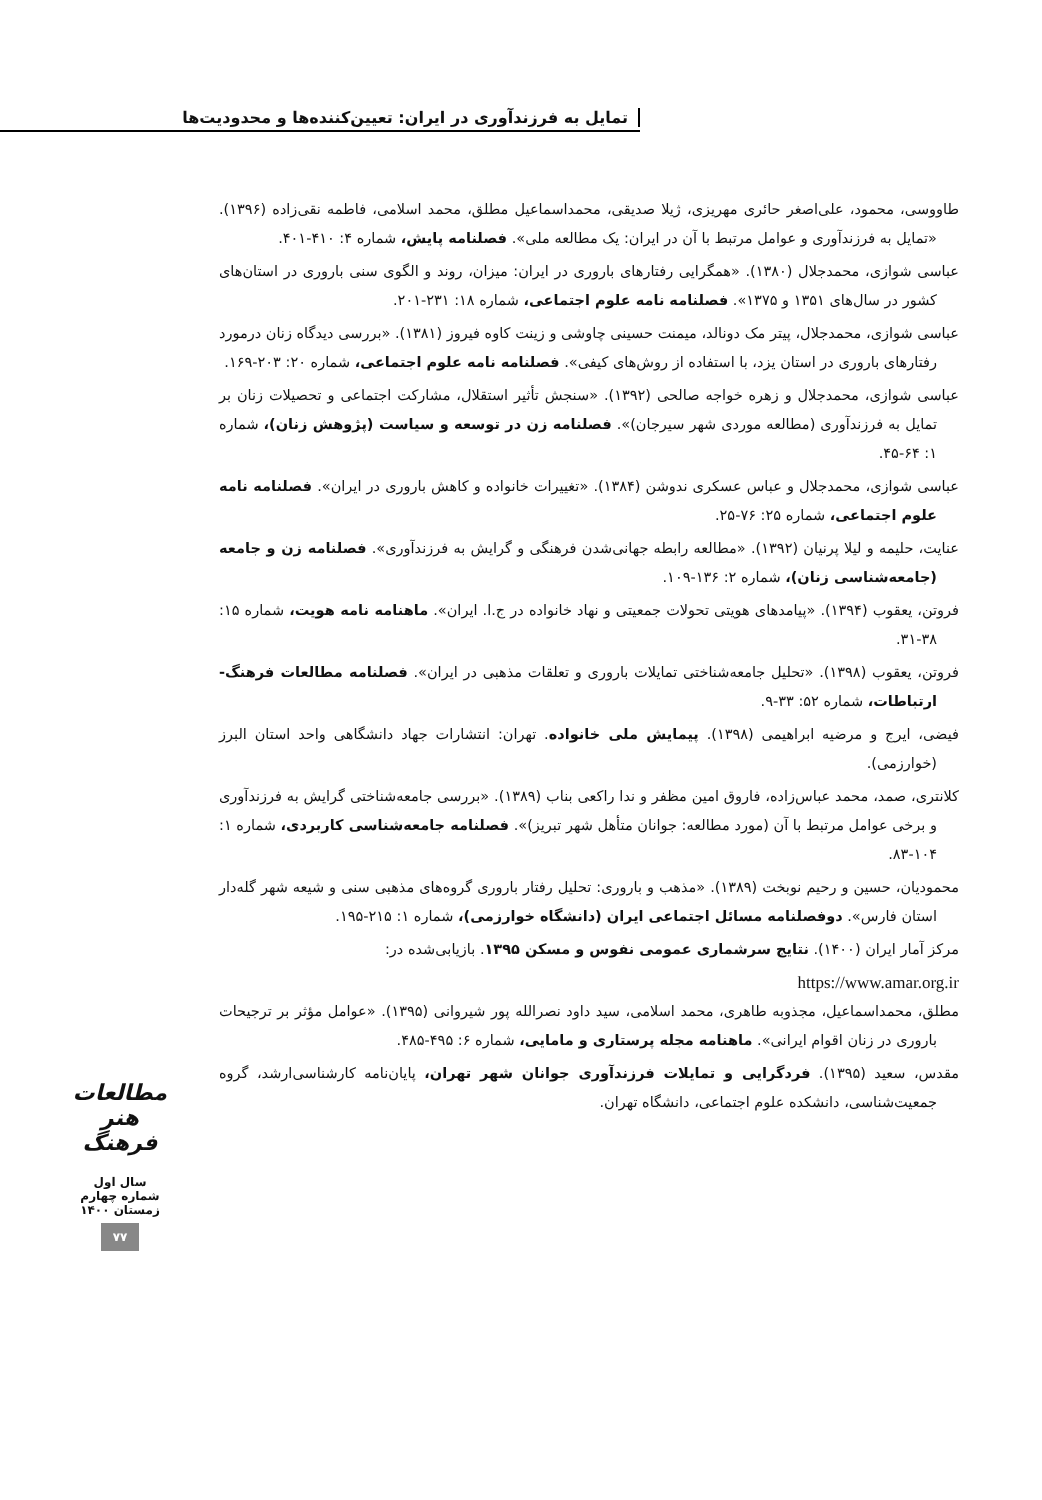تمایل به فرزندآوری در ایران: تعیین‌کننده‌ها و محدودیت‌ها
طاووسی، محمود، علی‌اصغر حائری مهریزی، ژیلا صدیقی، محمداسماعیل مطلق، محمد اسلامی، فاطمه نقی‌زاده (۱۳۹۶). «تمایل به فرزندآوری و عوامل مرتبط با آن در ایران: یک مطالعه ملی». فصلنامه پایش، شماره ۴: ۴۱۰-۴۰۱.
عباسی شوازی، محمدجلال (۱۳۸۰). «همگرایی رفتارهای باروری در ایران: میزان، روند و الگوی سنی باروری در استان‌های کشور در سال‌های ۱۳۵۱ و ۱۳۷۵». فصلنامه نامه علوم اجتماعی، شماره ۱۸: ۲۳۱-۲۰۱.
عباسی شوازی، محمدجلال، پیتر مک دونالد، میمنت حسینی چاوشی و زینت کاوه فیروز (۱۳۸۱). «بررسی دیدگاه زنان درمورد رفتارهای باروری در استان یزد، با استفاده از روش‌های کیفی». فصلنامه نامه علوم اجتماعی، شماره ۲۰: ۲۰۳-۱۶۹.
عباسی شوازی، محمدجلال و زهره خواجه صالحی (۱۳۹۲). «سنجش تأثیر استقلال، مشارکت اجتماعی و تحصیلات زنان بر تمایل به فرزندآوری (مطالعه موردی شهر سیرجان)». فصلنامه زن در توسعه و سیاست (پژوهش زنان)، شماره ۱: ۶۴-۴۵.
عباسی شوازی، محمدجلال و عباس عسکری ندوشن (۱۳۸۴). «تغییرات خانواده و کاهش باروری در ایران». فصلنامه نامه علوم اجتماعی، شماره ۲۵: ۷۶-۲۵.
عنایت، حلیمه و لیلا پرنیان (۱۳۹۲). «مطالعه رابطه جهانی‌شدن فرهنگی و گرایش به فرزندآوری». فصلنامه زن و جامعه (جامعه‌شناسی زنان)، شماره ۲: ۱۳۶-۱۰۹.
فروتن، یعقوب (۱۳۹۴). «پیامدهای هویتی تحولات جمعیتی و نهاد خانواده در ج.ا. ایران». ماهنامه نامه هویت، شماره ۱۵: ۳۸-۳۱.
فروتن، یعقوب (۱۳۹۸). «تحلیل جامعه‌شناختی تمایلات باروری و تعلقات مذهبی در ایران». فصلنامه مطالعات فرهنگ-ارتباطات، شماره ۵۲: ۳۳-۹.
فیضی، ایرج و مرضیه ابراهیمی (۱۳۹۸). پیمایش ملی خانواده. تهران: انتشارات جهاد دانشگاهی واحد استان البرز (خوارزمی).
کلانتری، صمد، محمد عباس‌زاده، فاروق امین مظفر و ندا راکعی بناب (۱۳۸۹). «بررسی جامعه‌شناختی گرایش به فرزندآوری و برخی عوامل مرتبط با آن (مورد مطالعه: جوانان متأهل شهر تبریز)». فصلنامه جامعه‌شناسی کاربردی، شماره ۱: ۱۰۴-۸۳.
محمودیان، حسین و رحیم نوبخت (۱۳۸۹). «مذهب و باروری: تحلیل رفتار باروری گروه‌های مذهبی سنی و شیعه شهر گله‌دار استان فارس». دوفصلنامه مسائل اجتماعی ایران (دانشگاه خوارزمی)، شماره ۱: ۲۱۵-۱۹۵.
مرکز آمار ایران (۱۴۰۰). نتایج سرشماری عمومی نفوس و مسکن ۱۳۹۵. بازیابی‌شده در:
https://www.amar.org.ir
مطلق، محمداسماعیل، مجذوبه طاهری، محمد اسلامی، سید داود نصرالله پور شیروانی (۱۳۹۵). «عوامل مؤثر بر ترجیحات باروری در زنان اقوام ایرانی». ماهنامه مجله پرستاری و مامایی، شماره ۶: ۴۹۵-۴۸۵.
مقدس، سعید (۱۳۹۵). فردگرایی و تمایلات فرزندآوری جوانان شهر تهران، پایان‌نامه کارشناسی‌ارشد، گروه جمعیت‌شناسی، دانشکده علوم اجتماعی، دانشگاه تهران.
مطالعات هنر فرهنگ
سال اول
شماره چهارم
زمستان ۱۴۰۰
۷۷